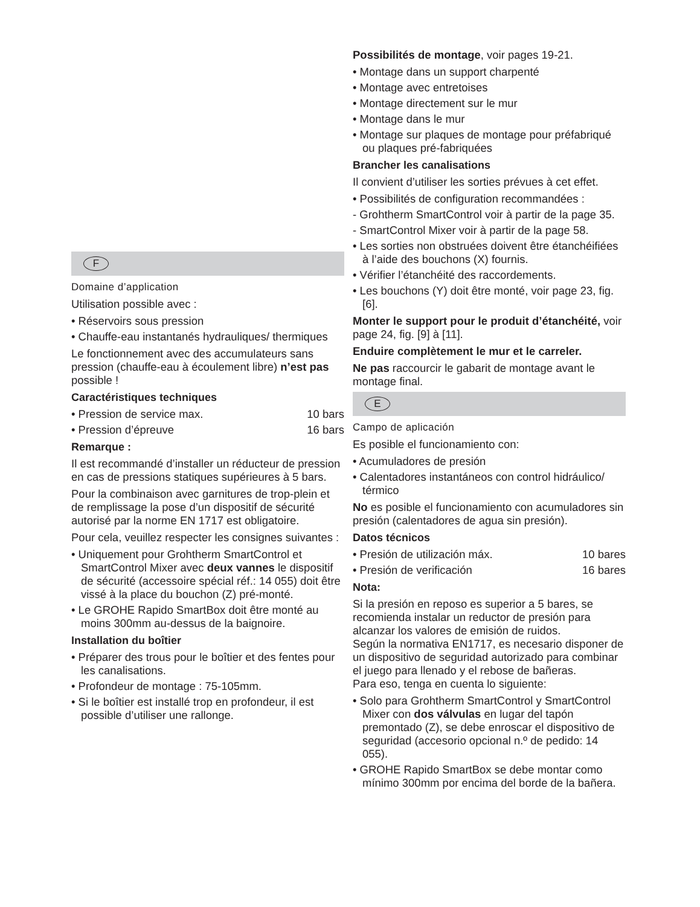F
Domaine d’application
Utilisation possible avec :
• Réservoirs sous pression
• Chauffe-eau instantanés hydrauliques/ thermiques
Le fonctionnement avec des accumulateurs sans pression (chauffe-eau à écoulement libre) n’est pas possible !
Caractéristiques techniques
• Pression de service max. 10 bars
• Pression d’épreuve 16 bars
Remarque :
Il est recommandé d’installer un réducteur de pression en cas de pressions statiques supérieures à 5 bars.
Pour la combinaison avec garnitures de trop-plein et de remplissage la pose d’un dispositif de sécurité autorisé par la norme EN 1717 est obligatoire.
Pour cela, veuillez respecter les consignes suivantes :
• Uniquement pour Grohtherm SmartControl et SmartControl Mixer avec deux vannes le dispositif de sécurité (accessoire spécial réf.: 14 055) doit être vissé à la place du bouchon (Z) pré-monté.
• Le GROHE Rapido SmartBox doit être monté au moins 300mm au-dessus de la baignoire.
Installation du boîtier
• Préparer des trous pour le boîtier et des fentes pour les canalisations.
• Profondeur de montage : 75-105mm.
• Si le boîtier est installé trop en profondeur, il est possible d’utiliser une rallonge.
Possibilités de montage, voir pages 19-21.
• Montage dans un support charpenté
• Montage avec entretoises
• Montage directement sur le mur
• Montage dans le mur
• Montage sur plaques de montage pour préfabriqué ou plaques pré-fabriquées
Brancher les canalisations
Il convient d’utiliser les sorties prévues à cet effet.
• Possibilités de configuration recommandées :
- Grohtherm SmartControl voir à partir de la page 35.
- SmartControl Mixer voir à partir de la page 58.
• Les sorties non obstruées doivent être étanchéifiées à l’aide des bouchons (X) fournis.
• Vérifier l’étanchéité des raccordements.
• Les bouchons (Y) doit être monté, voir page 23, fig. [6].
Monter le support pour le produit d’étanchéité, voir page 24, fig. [9] à [11].
Enduire complètement le mur et le carreler.
Ne pas raccourcir le gabarit de montage avant le montage final.
E
Campo de aplicación
Es posible el funcionamiento con:
• Acumuladores de presión
• Calentadores instantáneos con control hidráulico/ térmico
No es posible el funcionamiento con acumuladores sin presión (calentadores de agua sin presión).
Datos técnicos
• Presión de utilización máx. 10 bares
• Presión de verificación 16 bares
Nota:
Si la presión en reposo es superior a 5 bares, se recomienda instalar un reductor de presión para alcanzar los valores de emisión de ruidos.
Según la normativa EN1717, es necesario disponer de un dispositivo de seguridad autorizado para combinar el juego para llenado y el rebose de bañeras.
Para eso, tenga en cuenta lo siguiente:
• Solo para Grohtherm SmartControl y SmartControl Mixer con dos válvulas en lugar del tapón premontado (Z), se debe enroscar el dispositivo de seguridad (accesorio opcional n.º de pedido: 14 055).
• GROHE Rapido SmartBox se debe montar como mínimo 300mm por encima del borde de la bañera.